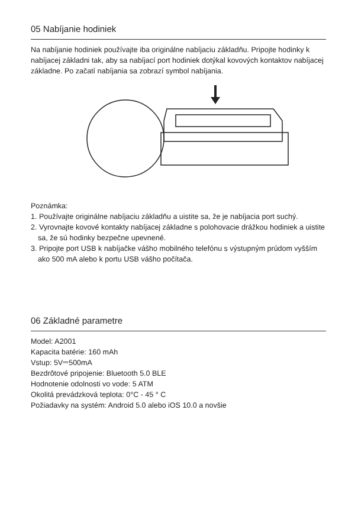05 Nabíjanie hodiniek
Na nabíjanie hodiniek používajte iba originálne nabíjaciu základňu. Pripojte hodinky k nabíjacej základni tak, aby sa nabíjací port hodiniek dotýkal kovových kontaktov nabíjacej základne. Po začatí nabíjania sa zobrazí symbol nabíjania.
Poznámka:
1. Používajte originálne nabíjaciu základňu a uistite sa, že je nabíjacia port suchý.
2. Vyrovnajte kovové kontakty nabíjacej základne s polohovacie drážkou hodiniek a uistite sa, že sú hodinky bezpečne upevnené.
3. Pripojte port USB k nabíjačke vášho mobilného telefónu s výstupným prúdom vyšším ako 500 mA alebo k portu USB vášho počítača.
06 Základné parametre
Model: A2001
Kapacita batérie: 160 mAh
Vstup: 5V⎓500mA
Bezdrôtové pripojenie: Bluetooth 5.0 BLE
Hodnotenie odolnosti vo vode: 5 ATM
Okolitá prevádzková teplota: 0°C - 45 ° C
Požiadavky na systém: Android 5.0 alebo iOS 10.0 a novšie